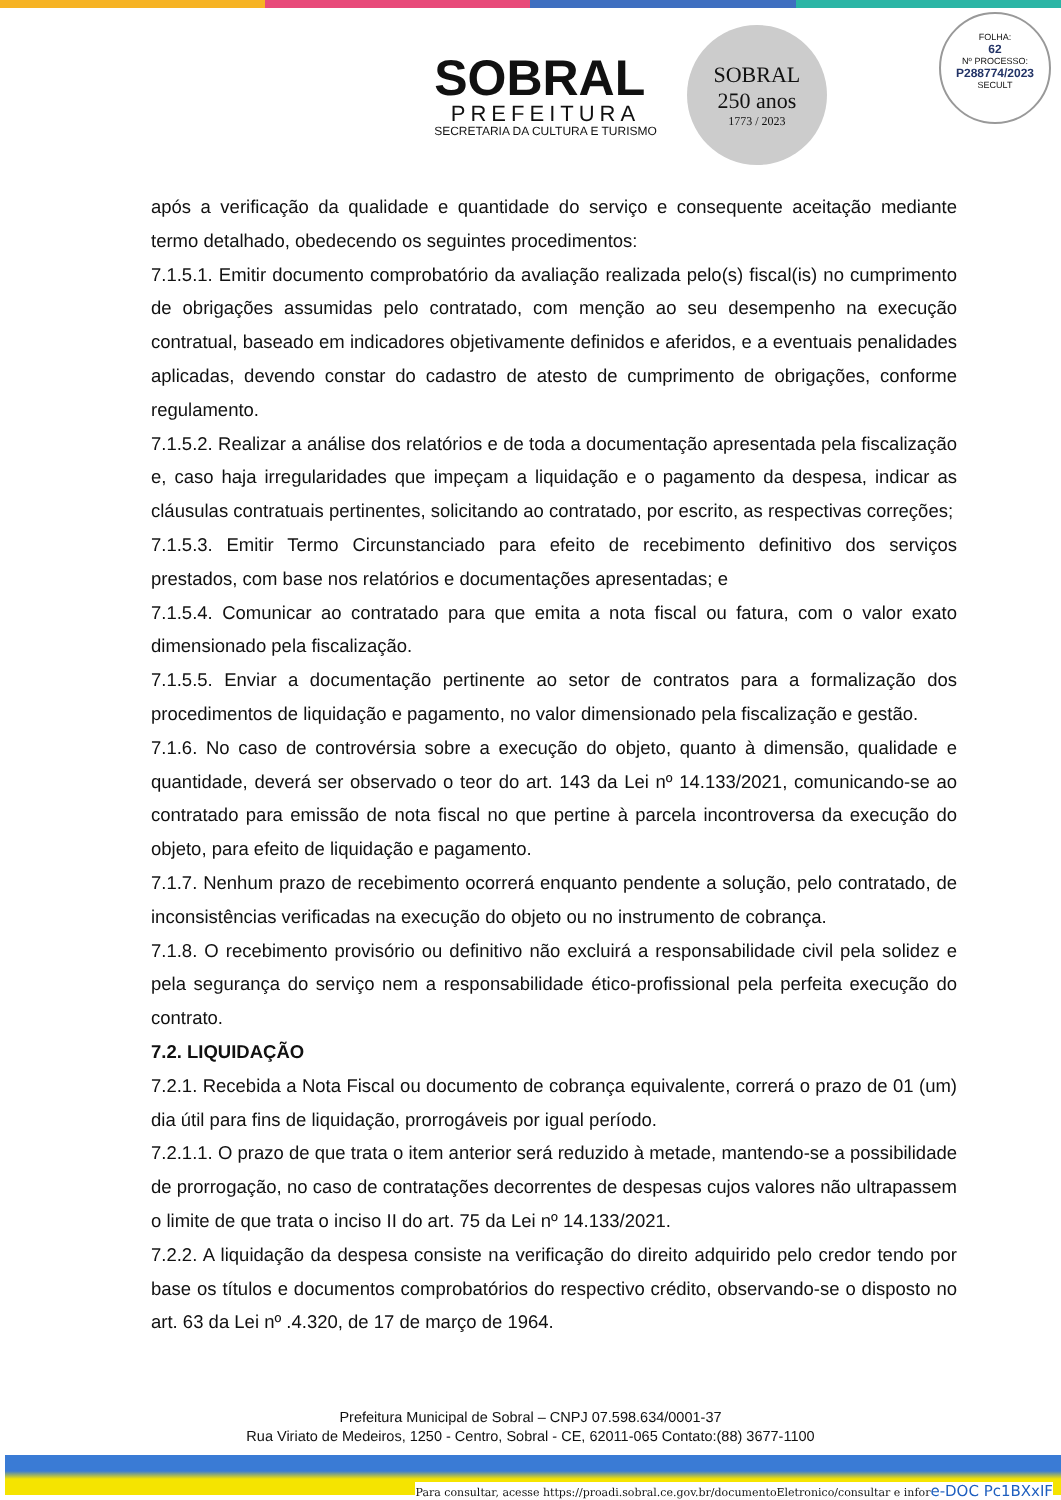FOLHA:
62
Nº PROCESSO:
P288774/2023
SECULT
SOBRAL
PREFEITURA
SECRETARIA DA CULTURA E TURISMO
SOBRAL
250 anos
1773 / 2023
após a verificação da qualidade e quantidade do serviço e consequente aceitação mediante termo detalhado, obedecendo os seguintes procedimentos:
7.1.5.1. Emitir documento comprobatório da avaliação realizada pelo(s) fiscal(is) no cumprimento de obrigações assumidas pelo contratado, com menção ao seu desempenho na execução contratual, baseado em indicadores objetivamente definidos e aferidos, e a eventuais penalidades aplicadas, devendo constar do cadastro de atesto de cumprimento de obrigações, conforme regulamento.
7.1.5.2. Realizar a análise dos relatórios e de toda a documentação apresentada pela fiscalização e, caso haja irregularidades que impeçam a liquidação e o pagamento da despesa, indicar as cláusulas contratuais pertinentes, solicitando ao contratado, por escrito, as respectivas correções;
7.1.5.3. Emitir Termo Circunstanciado para efeito de recebimento definitivo dos serviços prestados, com base nos relatórios e documentações apresentadas; e
7.1.5.4. Comunicar ao contratado para que emita a nota fiscal ou fatura, com o valor exato dimensionado pela fiscalização.
7.1.5.5. Enviar a documentação pertinente ao setor de contratos para a formalização dos procedimentos de liquidação e pagamento, no valor dimensionado pela fiscalização e gestão.
7.1.6. No caso de controvérsia sobre a execução do objeto, quanto à dimensão, qualidade e quantidade, deverá ser observado o teor do art. 143 da Lei nº 14.133/2021, comunicando-se ao contratado para emissão de nota fiscal no que pertine à parcela incontroversa da execução do objeto, para efeito de liquidação e pagamento.
7.1.7. Nenhum prazo de recebimento ocorrerá enquanto pendente a solução, pelo contratado, de inconsistências verificadas na execução do objeto ou no instrumento de cobrança.
7.1.8. O recebimento provisório ou definitivo não excluirá a responsabilidade civil pela solidez e pela segurança do serviço nem a responsabilidade ético-profissional pela perfeita execução do contrato.
7.2. LIQUIDAÇÃO
7.2.1. Recebida a Nota Fiscal ou documento de cobrança equivalente, correrá o prazo de 01 (um) dia útil para fins de liquidação, prorrogáveis por igual período.
7.2.1.1. O prazo de que trata o item anterior será reduzido à metade, mantendo-se a possibilidade de prorrogação, no caso de contratações decorrentes de despesas cujos valores não ultrapassem o limite de que trata o inciso II do art. 75 da Lei nº 14.133/2021.
7.2.2. A liquidação da despesa consiste na verificação do direito adquirido pelo credor tendo por base os títulos e documentos comprobatórios do respectivo crédito, observando-se o disposto no art. 63 da Lei nº .4.320, de 17 de março de 1964.
Prefeitura Municipal de Sobral – CNPJ 07.598.634/0001-37
Rua Viriato de Medeiros, 1250 - Centro, Sobral - CE, 62011-065 Contato:(88) 3677-1100
Para consultar, acesse https://proadi.sobral.ce.gov.br/documentoEletronico/consultar e infore-DOC Pc1BXxIF